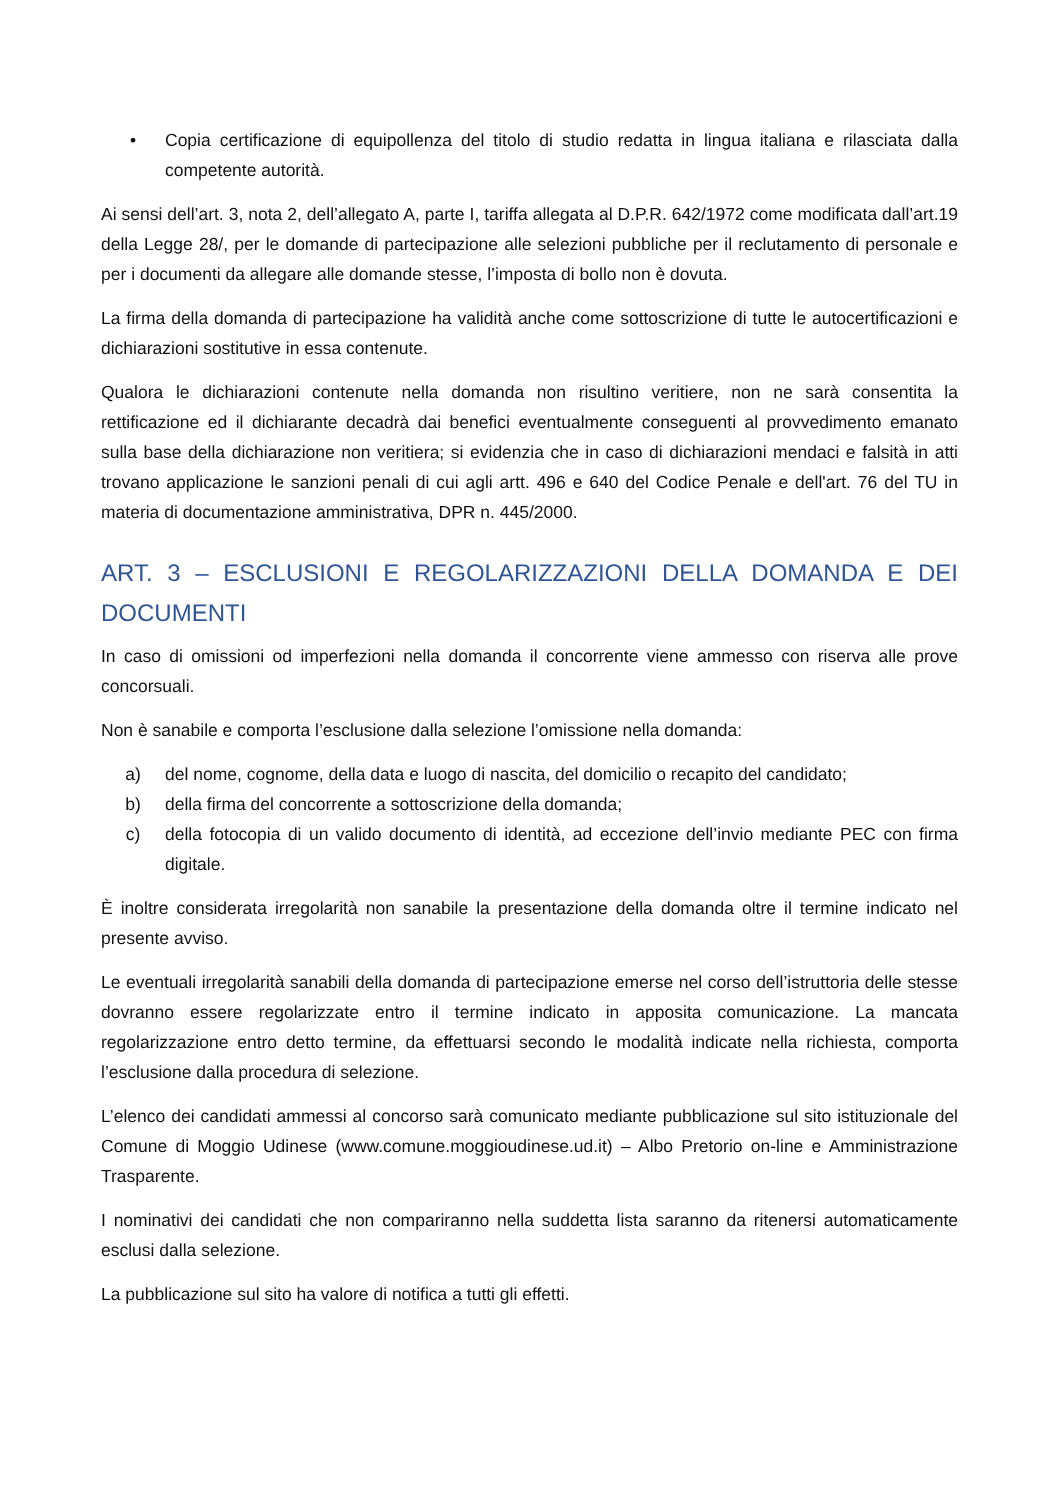• Copia certificazione di equipollenza del titolo di studio redatta in lingua italiana e rilasciata dalla competente autorità.
Ai sensi dell’art. 3, nota 2, dell’allegato A, parte I, tariffa allegata al D.P.R. 642/1972 come modificata dall’art.19 della Legge 28/, per le domande di partecipazione alle selezioni pubbliche per il reclutamento di personale e per i documenti da allegare alle domande stesse, l’imposta di bollo non è dovuta.
La firma della domanda di partecipazione ha validità anche come sottoscrizione di tutte le autocertificazioni e dichiarazioni sostitutive in essa contenute.
Qualora le dichiarazioni contenute nella domanda non risultino veritiere, non ne sarà consentita la rettificazione ed il dichiarante decadrà dai benefici eventualmente conseguenti al provvedimento emanato sulla base della dichiarazione non veritiera; si evidenzia che in caso di dichiarazioni mendaci e falsità in atti trovano applicazione le sanzioni penali di cui agli artt. 496 e 640 del Codice Penale e dell'art. 76 del TU in materia di documentazione amministrativa, DPR n. 445/2000.
ART. 3 – ESCLUSIONI E REGOLARIZZAZIONI DELLA DOMANDA E DEI DOCUMENTI
In caso di omissioni od imperfezioni nella domanda il concorrente viene ammesso con riserva alle prove concorsuali.
Non è sanabile e comporta l’esclusione dalla selezione l’omissione nella domanda:
a) del nome, cognome, della data e luogo di nascita, del domicilio o recapito del candidato;
b) della firma del concorrente a sottoscrizione della domanda;
c) della fotocopia di un valido documento di identità, ad eccezione dell’invio mediante PEC con firma digitale.
È inoltre considerata irregolarità non sanabile la presentazione della domanda oltre il termine indicato nel presente avviso.
Le eventuali irregolarità sanabili della domanda di partecipazione emerse nel corso dell’istruttoria delle stesse dovranno essere regolarizzate entro il termine indicato in apposita comunicazione. La mancata regolarizzazione entro detto termine, da effettuarsi secondo le modalità indicate nella richiesta, comporta l’esclusione dalla procedura di selezione.
L’elenco dei candidati ammessi al concorso sarà comunicato mediante pubblicazione sul sito istituzionale del Comune di Moggio Udinese (www.comune.moggioudinese.ud.it) – Albo Pretorio on-line e Amministrazione Trasparente.
I nominativi dei candidati che non compariranno nella suddetta lista saranno da ritenersi automaticamente esclusi dalla selezione.
La pubblicazione sul sito ha valore di notifica a tutti gli effetti.